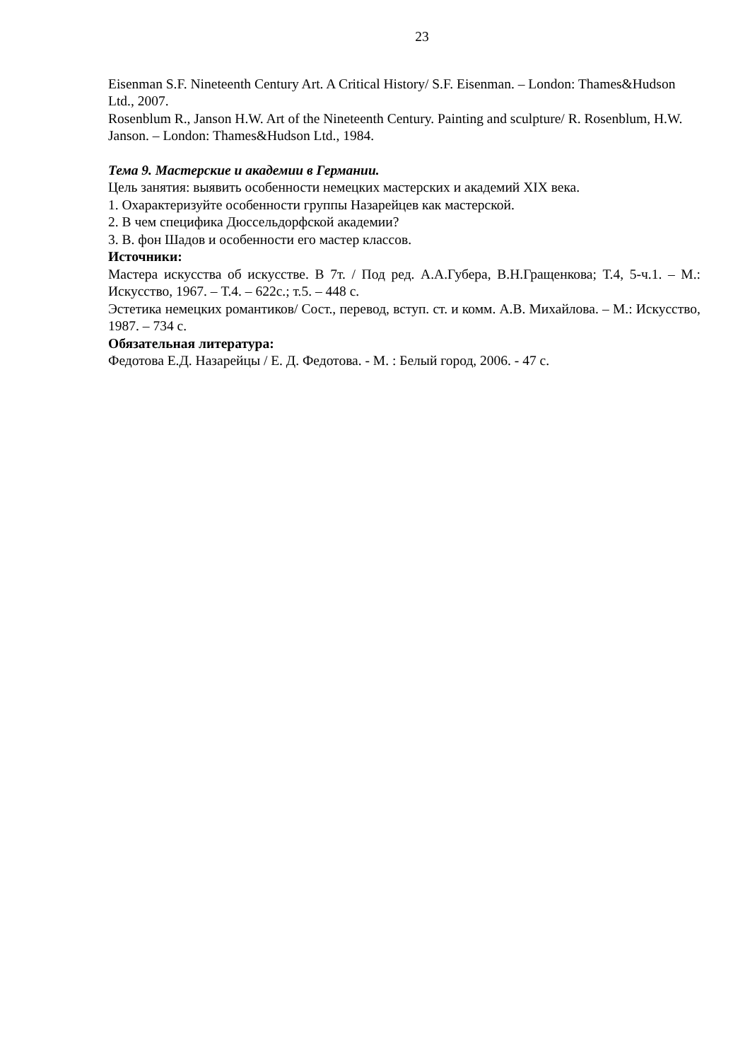23
Eisenman S.F. Nineteenth Century Art. A Critical History/ S.F. Eisenman. – London: Thames&Hudson Ltd., 2007.
Rosenblum R., Janson H.W. Art of the Nineteenth Century. Painting and sculpture/ R. Rosenblum, H.W. Janson. – London: Thames&Hudson Ltd., 1984.
Тема 9. Мастерские и академии в Германии.
Цель занятия: выявить особенности немецких мастерских и академий XIX века.
1. Охарактеризуйте особенности группы Назарейцев как мастерской.
2. В чем специфика Дюссельдорфской академии?
3. В. фон Шадов и особенности его мастер классов.
Источники:
Мастера искусства об искусстве. В 7т. / Под ред. А.А.Губера, В.Н.Гращенкова; Т.4, 5-ч.1. – М.: Искусство, 1967. – Т.4. – 622с.; т.5. – 448 с.
Эстетика немецких романтиков/ Сост., перевод, вступ. ст. и комм. А.В. Михайлова. – М.: Искусство, 1987. – 734 с.
Обязательная литература:
Федотова Е.Д. Назарейцы / Е. Д. Федотова. - М. : Белый город, 2006. - 47 с.